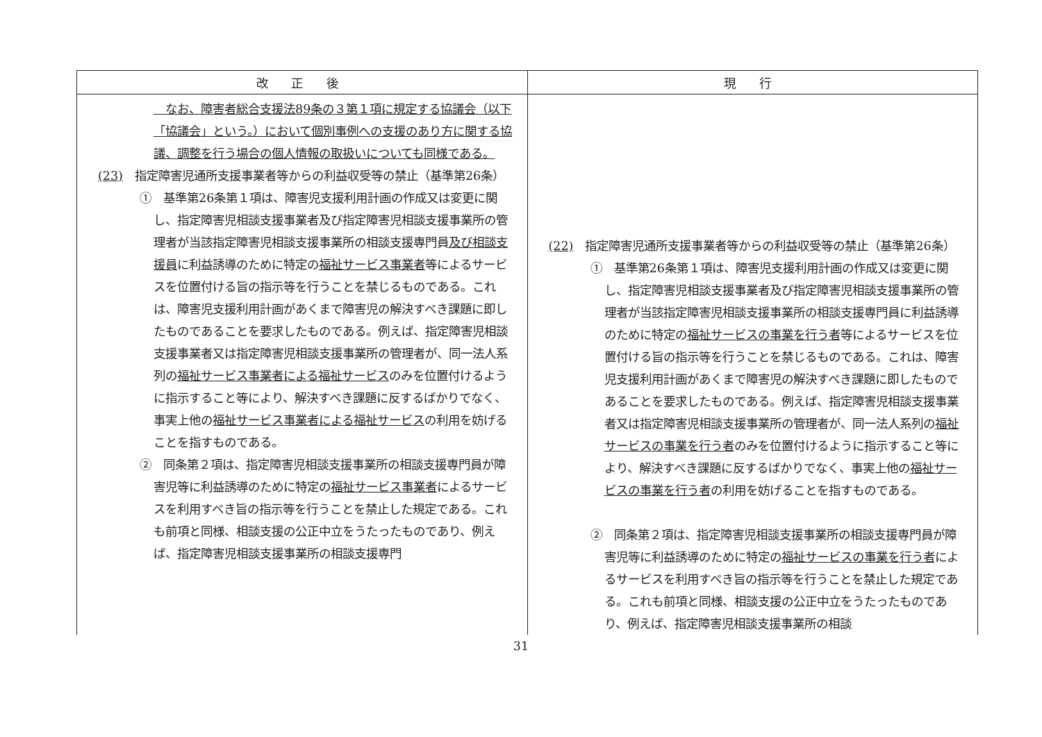| 改 正 後 | 現 行 |
| --- | --- |
| なお、障害者総合支援法89条の３第１項に規定する協議会（以下「協議会」という。）において個別事例への支援のあり方に関する協議、調整を行う場合の個人情報の取扱いについても同様である。 (23) 指定障害児通所支援事業者等からの利益収受等の禁止（基準第26条） ① 基準第26条第１項は、障害児支援利用計画の作成又は変更に関し、指定障害児相談支援事業者及び指定障害児相談支援事業所の管理者が当該指定障害児相談支援事業所の相談支援専門員 及び相談支援員 に利益誘導のために特定の 福祉サービス事業者 等によるサービスを位置付ける旨の指示等を行うことを禁じるものである。これは、障害児支援利用計画があくまで障害児の解決すべき課題に即したものであることを要求したものである。例えば、指定障害児相談支援事業者又は指定障害児相談支援事業所の管理者が、同一法人系列の 福祉サービス事業者による福祉サービス のみを位置付けるように指示すること等により、解決すべき課題に反するばかりでなく、事実上他の 福祉サービス事業者による福祉サービス の利用を妨げることを指すものである。 ② 同条第２項は、指定障害児相談支援事業所の相談支援専門員が障害児等に利益誘導のために特定の 福祉サービス事業者 によるサービスを利用すべき旨の指示等を行うことを禁止した規定である。これも前項と同様、相談支援の公正中立をうたったものであり、例えば、指定障害児相談支援事業所の相談支援専門 | (22) 指定障害児通所支援事業者等からの利益収受等の禁止（基準第26条） ① 基準第26条第１項は、障害児支援利用計画の作成又は変更に関し、指定障害児相談支援事業者及び指定障害児相談支援事業所の管理者が当該指定障害児相談支援事業所の相談支援専門員に利益誘導のために特定の 福祉サービスの事業を行う者 等によるサービスを位置付ける旨の指示等を行うことを禁じるものである。これは、障害児支援利用計画があくまで障害児の解決すべき課題に即したものであることを要求したものである。例えば、指定障害児相談支援事業者又は指定障害児相談支援事業所の管理者が、同一法人系列の 福祉サービスの事業を行う者 のみを位置付けるように指示すること等により、解決すべき課題に反するばかりでなく、事実上他の 福祉サービスの事業を行う者 の利用を妨げることを指すものである。 ② 同条第２項は、指定障害児相談支援事業所の相談支援専門員が障害児等に利益誘導のために特定の 福祉サービスの事業を行う者 によるサービスを利用すべき旨の指示等を行うことを禁止した規定である。これも前項と同様、相談支援の公正中立をうたったものであり、例えば、指定障害児相談支援事業所の相談 |
31